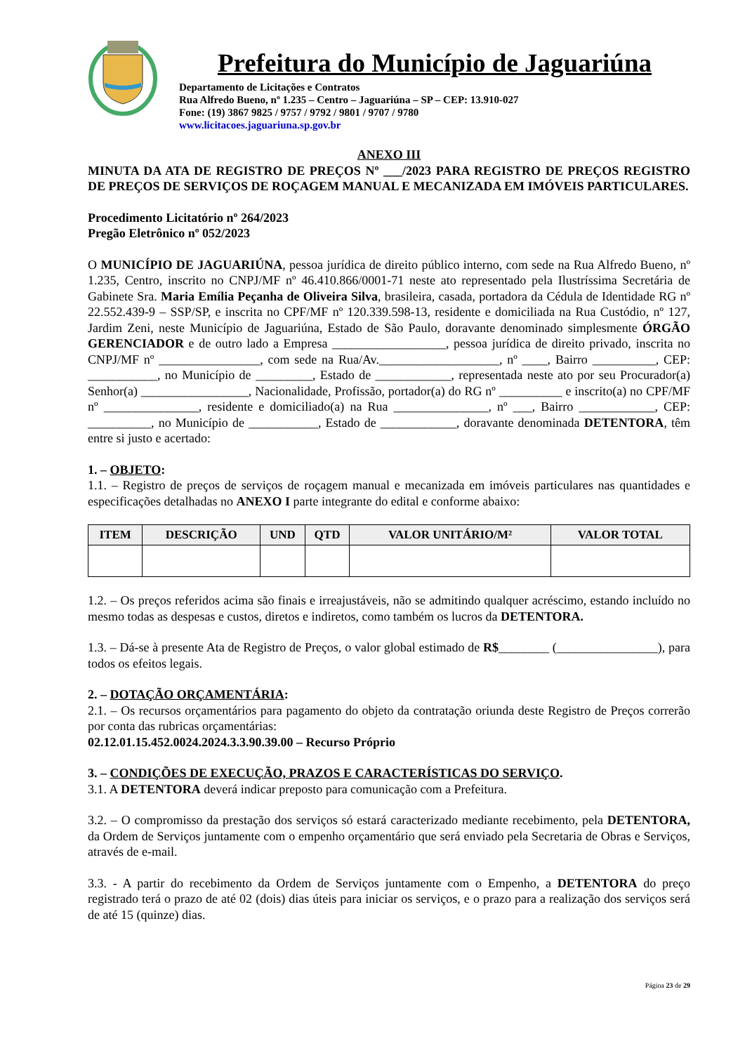Prefeitura do Município de Jaguariúna
Departamento de Licitações e Contratos
Rua Alfredo Bueno, nº 1.235 – Centro – Jaguariúna – SP – CEP: 13.910-027
Fone: (19) 3867 9825 / 9757 / 9792 / 9801 / 9707 / 9780
www.licitacoes.jaguariuna.sp.gov.br
ANEXO III
MINUTA DA ATA DE REGISTRO DE PREÇOS Nº ___/2023 PARA REGISTRO DE PREÇOS REGISTRO DE PREÇOS DE SERVIÇOS DE ROÇAGEM MANUAL E MECANIZADA EM IMÓVEIS PARTICULARES.
Procedimento Licitatório nº 264/2023
Pregão Eletrônico nº 052/2023
O MUNICÍPIO DE JAGUARIÚNA, pessoa jurídica de direito público interno, com sede na Rua Alfredo Bueno, nº 1.235, Centro, inscrito no CNPJ/MF nº 46.410.866/0001-71 neste ato representado pela Ilustríssima Secretária de Gabinete Sra. Maria Emília Peçanha de Oliveira Silva, brasileira, casada, portadora da Cédula de Identidade RG nº 22.552.439-9 – SSP/SP, e inscrita no CPF/MF nº 120.339.598-13, residente e domiciliada na Rua Custódio, nº 127, Jardim Zeni, neste Município de Jaguariúna, Estado de São Paulo, doravante denominado simplesmente ÓRGÃO GERENCIADOR e de outro lado a Empresa __________________, pessoa jurídica de direito privado, inscrita no CNPJ/MF nº ________________, com sede na Rua/Av.___________________, nº ____, Bairro __________, CEP: ___________, no Município de _________, Estado de ____________, representada neste ato por seu Procurador(a) Senhor(a) _________________, Nacionalidade, Profissão, portador(a) do RG nº __________ e inscrito(a) no CPF/MF nº _______________, residente e domiciliado(a) na Rua _______________, nº ___, Bairro ____________, CEP: __________, no Município de ___________, Estado de ____________, doravante denominada DETENTORA, têm entre si justo e acertado:
1. – OBJETO:
1.1. – Registro de preços de serviços de roçagem manual e mecanizada em imóveis particulares nas quantidades e especificações detalhadas no ANEXO I parte integrante do edital e conforme abaixo:
| ITEM | DESCRIÇÃO | UND | QTD | VALOR UNITÁRIO/M² | VALOR TOTAL |
| --- | --- | --- | --- | --- | --- |
1.2. – Os preços referidos acima são finais e irreajustáveis, não se admitindo qualquer acréscimo, estando incluído no mesmo todas as despesas e custos, diretos e indiretos, como também os lucros da DETENTORA.
1.3. – Dá-se à presente Ata de Registro de Preços, o valor global estimado de R$________ (________________), para todos os efeitos legais.
2. – DOTAÇÃO ORÇAMENTÁRIA:
2.1. – Os recursos orçamentários para pagamento do objeto da contratação oriunda deste Registro de Preços correrão por conta das rubricas orçamentárias:
02.12.01.15.452.0024.2024.3.3.90.39.00 – Recurso Próprio
3. – CONDIÇÕES DE EXECUÇÃO, PRAZOS E CARACTERÍSTICAS DO SERVIÇO.
3.1. A DETENTORA deverá indicar preposto para comunicação com a Prefeitura.
3.2. – O compromisso da prestação dos serviços só estará caracterizado mediante recebimento, pela DETENTORA, da Ordem de Serviços juntamente com o empenho orçamentário que será enviado pela Secretaria de Obras e Serviços, através de e-mail.
3.3. - A partir do recebimento da Ordem de Serviços juntamente com o Empenho, a DETENTORA do preço registrado terá o prazo de até 02 (dois) dias úteis para iniciar os serviços, e o prazo para a realização dos serviços será de até 15 (quinze) dias.
Página 23 de 29